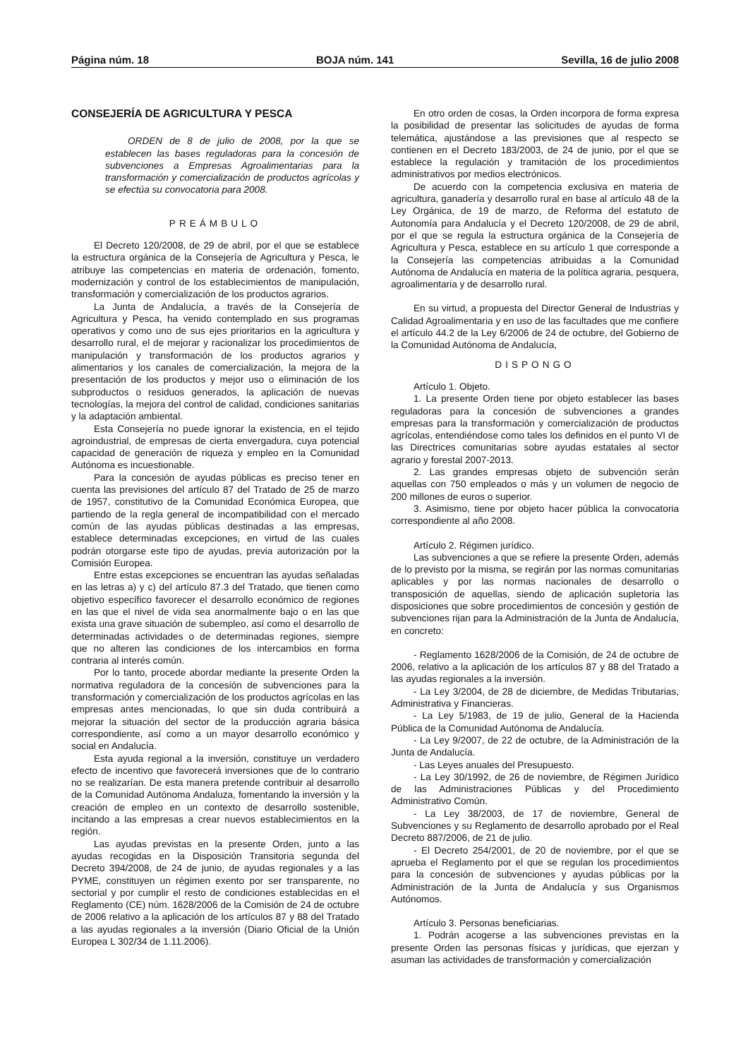Página núm. 18 BOJA núm. 141 Sevilla, 16 de julio 2008
CONSEJERÍA DE AGRICULTURA Y PESCA
ORDEN de 8 de julio de 2008, por la que se establecen las bases reguladoras para la concesión de subvenciones a Empresas Agroalimentarias para la transformación y comercialización de productos agrícolas y se efectúa su convocatoria para 2008.
PREÁMBULO
El Decreto 120/2008, de 29 de abril, por el que se establece la estructura orgánica de la Consejería de Agricultura y Pesca, le atribuye las competencias en materia de ordenación, fomento, modernización y control de los establecimientos de manipulación, transformación y comercialización de los productos agrarios.
La Junta de Andalucía, a través de la Consejería de Agricultura y Pesca, ha venido contemplado en sus programas operativos y como uno de sus ejes prioritarios en la agricultura y desarrollo rural, el de mejorar y racionalizar los procedimientos de manipulación y transformación de los productos agrarios y alimentarios y los canales de comercialización, la mejora de la presentación de los productos y mejor uso o eliminación de los subproductos o residuos generados, la aplicación de nuevas tecnologías, la mejora del control de calidad, condiciones sanitarias y la adaptación ambiental.
Esta Consejería no puede ignorar la existencia, en el tejido agroindustrial, de empresas de cierta envergadura, cuya potencial capacidad de generación de riqueza y empleo en la Comunidad Autónoma es incuestionable.
Para la concesión de ayudas públicas es preciso tener en cuenta las previsiones del artículo 87 del Tratado de 25 de marzo de 1957, constitutivo de la Comunidad Económica Europea, que partiendo de la regla general de incompatibilidad con el mercado común de las ayudas públicas destinadas a las empresas, establece determinadas excepciones, en virtud de las cuales podrán otorgarse este tipo de ayudas, previa autorización por la Comisión Europea.
Entre estas excepciones se encuentran las ayudas señaladas en las letras a) y c) del artículo 87.3 del Tratado, que tienen como objetivo específico favorecer el desarrollo económico de regiones en las que el nivel de vida sea anormalmente bajo o en las que exista una grave situación de subempleo, así como el desarrollo de determinadas actividades o de determinadas regiones, siempre que no alteren las condiciones de los intercambios en forma contraria al interés común.
Por lo tanto, procede abordar mediante la presente Orden la normativa reguladora de la concesión de subvenciones para la transformación y comercialización de los productos agrícolas en las empresas antes mencionadas, lo que sin duda contribuirá a mejorar la situación del sector de la producción agraria básica correspondiente, así como a un mayor desarrollo económico y social en Andalucía.
Esta ayuda regional a la inversión, constituye un verdadero efecto de incentivo que favorecerá inversiones que de lo contrario no se realizarían. De esta manera pretende contribuir al desarrollo de la Comunidad Autónoma Andaluza, fomentando la inversión y la creación de empleo en un contexto de desarrollo sostenible, incitando a las empresas a crear nuevos establecimientos en la región.
Las ayudas previstas en la presente Orden, junto a las ayudas recogidas en la Disposición Transitoria segunda del Decreto 394/2008, de 24 de junio, de ayudas regionales y a las PYME, constituyen un régimen exento por ser transparente, no sectorial y por cumplir el resto de condiciones establecidas en el Reglamento (CE) núm. 1628/2006 de la Comisión de 24 de octubre de 2006 relativo a la aplicación de los artículos 87 y 88 del Tratado a las ayudas regionales a la inversión (Diario Oficial de la Unión Europea L 302/34 de 1.11.2006).
En otro orden de cosas, la Orden incorpora de forma expresa la posibilidad de presentar las solicitudes de ayudas de forma telemática, ajustándose a las previsiones que al respecto se contienen en el Decreto 183/2003, de 24 de junio, por el que se establece la regulación y tramitación de los procedimientos administrativos por medios electrónicos.
De acuerdo con la competencia exclusiva en materia de agricultura, ganadería y desarrollo rural en base al artículo 48 de la Ley Orgánica, de 19 de marzo, de Reforma del estatuto de Autonomía para Andalucía y el Decreto 120/2008, de 29 de abril, por el que se regula la estructura orgánica de la Consejería de Agricultura y Pesca, establece en su artículo 1 que corresponde a la Consejería las competencias atribuidas a la Comunidad Autónoma de Andalucía en materia de la política agraria, pesquera, agroalimentaria y de desarrollo rural.
En su virtud, a propuesta del Director General de Industrias y Calidad Agroalimentaria y en uso de las facultades que me confiere el artículo 44.2 de la Ley 6/2006 de 24 de octubre, del Gobierno de la Comunidad Autónoma de Andalucía,
DISPONGO
Artículo 1. Objeto.
1. La presente Orden tiene por objeto establecer las bases reguladoras para la concesión de subvenciones a grandes empresas para la transformación y comercialización de productos agrícolas, entendiéndose como tales los definidos en el punto VI de las Directrices comunitarias sobre ayudas estatales al sector agrario y forestal 2007-2013.
2. Las grandes empresas objeto de subvención serán aquellas con 750 empleados o más y un volumen de negocio de 200 millones de euros o superior.
3. Asimismo, tiene por objeto hacer pública la convocatoria correspondiente al año 2008.
Artículo 2. Régimen jurídico.
Las subvenciones a que se refiere la presente Orden, además de lo previsto por la misma, se regirán por las normas comunitarias aplicables y por las normas nacionales de desarrollo o transposición de aquellas, siendo de aplicación supletoria las disposiciones que sobre procedimientos de concesión y gestión de subvenciones rijan para la Administración de la Junta de Andalucía, en concreto:
- Reglamento 1628/2006 de la Comisión, de 24 de octubre de 2006, relativo a la aplicación de los artículos 87 y 88 del Tratado a las ayudas regionales a la inversión.
- La Ley 3/2004, de 28 de diciembre, de Medidas Tributarias, Administrativa y Financieras.
- La Ley 5/1983, de 19 de julio, General de la Hacienda Pública de la Comunidad Autónoma de Andalucía.
- La Ley 9/2007, de 22 de octubre, de la Administración de la Junta de Andalucía.
- Las Leyes anuales del Presupuesto.
- La Ley 30/1992, de 26 de noviembre, de Régimen Jurídico de las Administraciones Públicas y del Procedimiento Administrativo Común.
- La Ley 38/2003, de 17 de noviembre, General de Subvenciones y su Reglamento de desarrollo aprobado por el Real Decreto 887/2006, de 21 de julio.
- El Decreto 254/2001, de 20 de noviembre, por el que se aprueba el Reglamento por el que se regulan los procedimientos para la concesión de subvenciones y ayudas públicas por la Administración de la Junta de Andalucía y sus Organismos Autónomos.
Artículo 3. Personas beneficiarias.
1. Podrán acogerse a las subvenciones previstas en la presente Orden las personas físicas y jurídicas, que ejerzan y asuman las actividades de transformación y comercialización